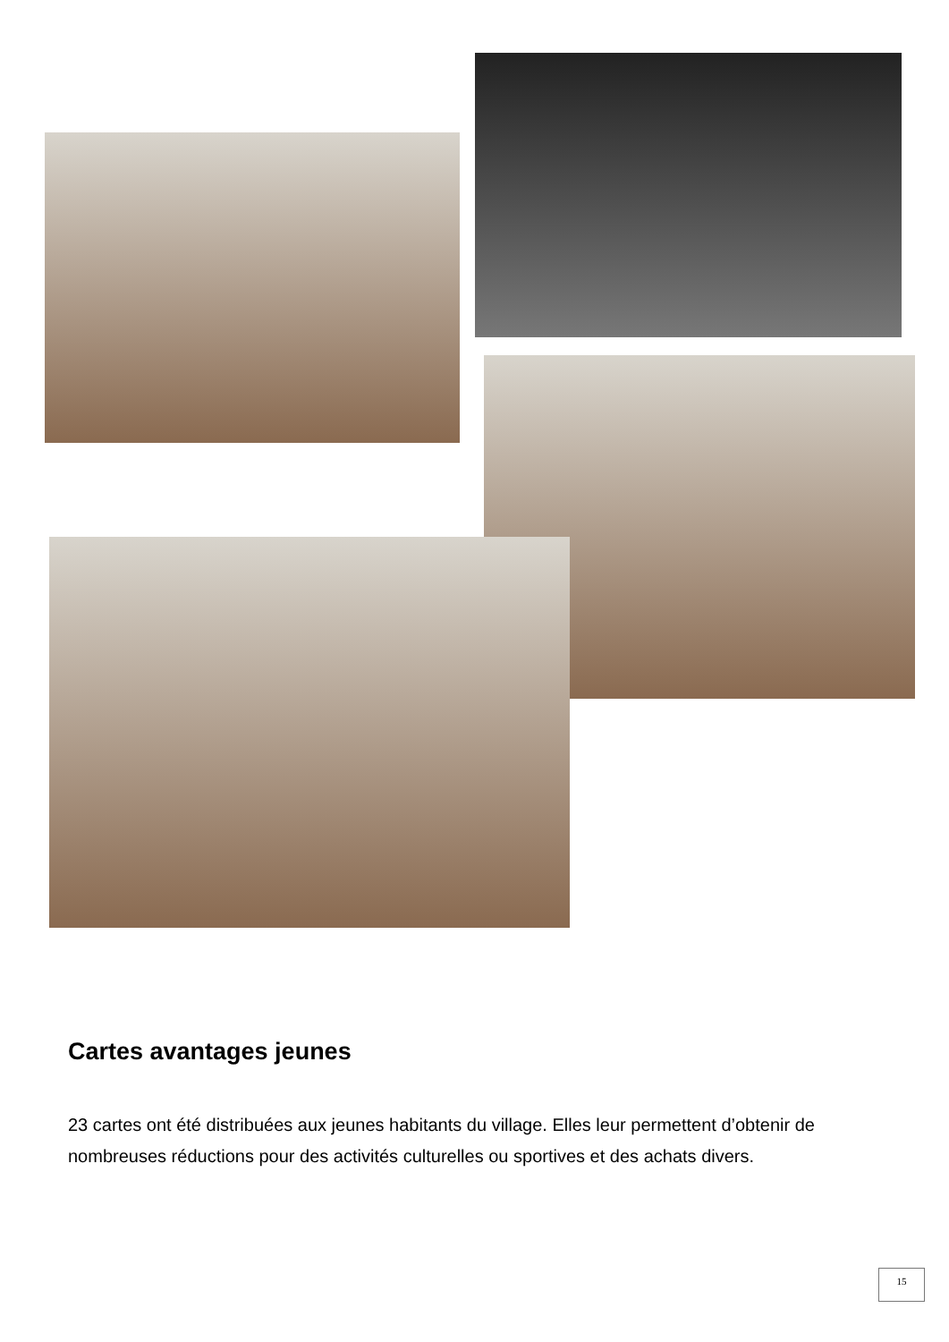Cartes avantages jeunes
23 cartes ont été distribuées aux jeunes habitants du village. Elles leur permettent d’obtenir de nombreuses réductions pour des activités culturelles ou sportives et des achats divers.
15